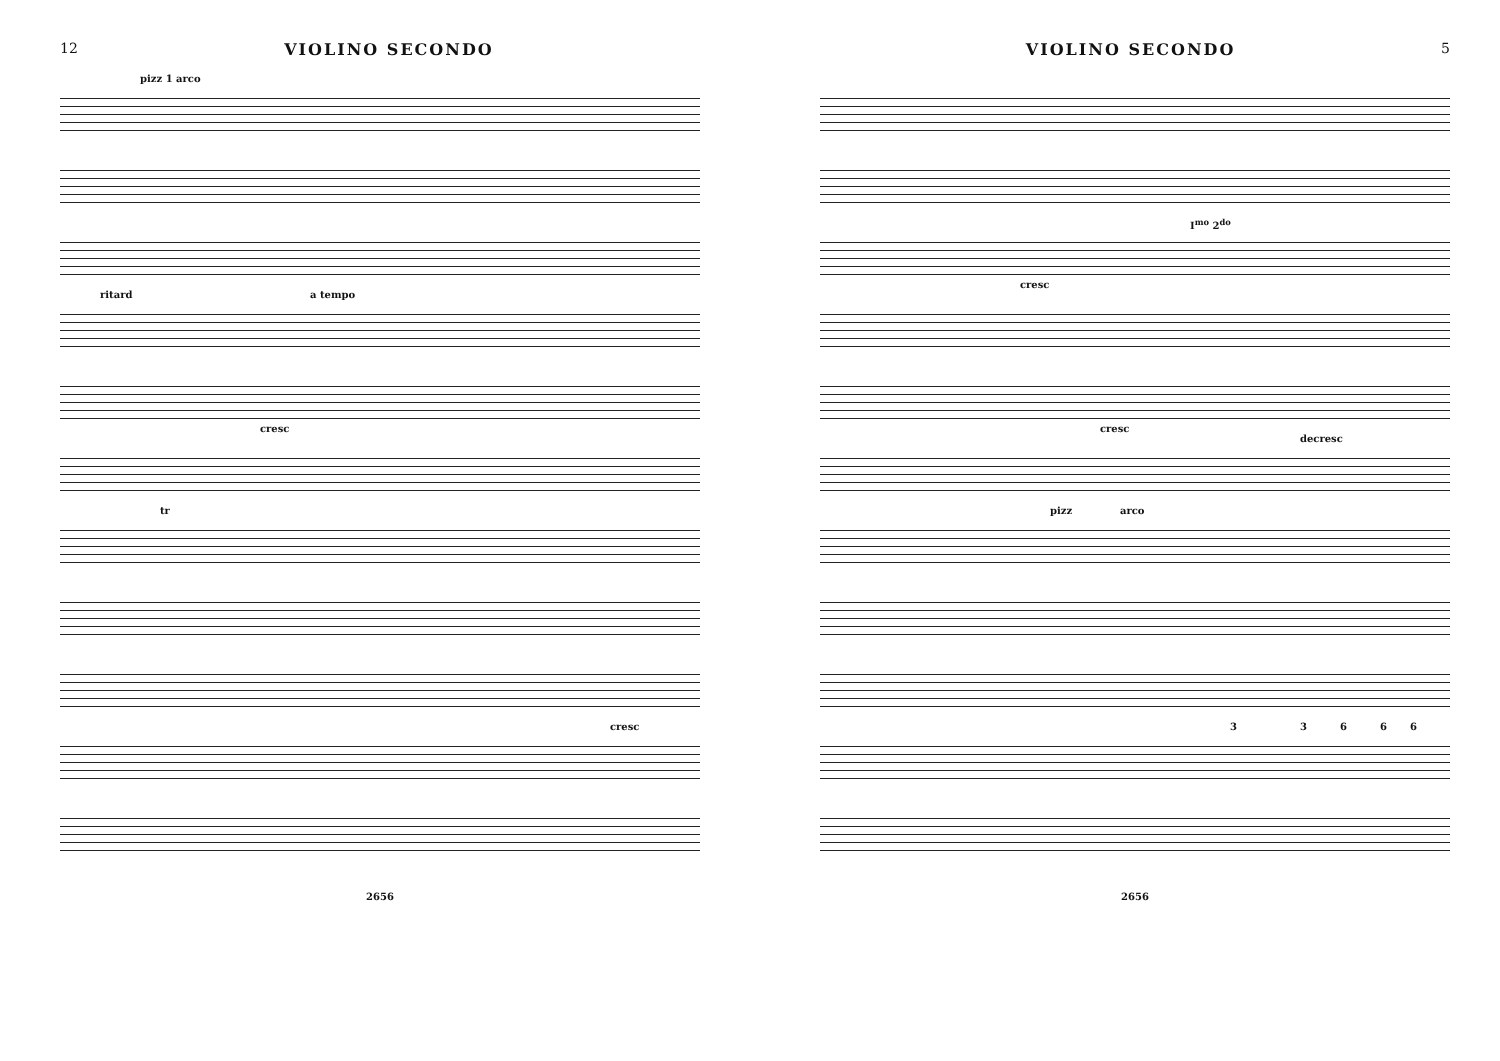12 VIOLINO SECONDO
pizz 1 arco
ritard a tempo
cresc
tr
cresc
2656
VIOLINO SECONDO 5
cresc
I<sup>mo</sup> 2<sup>do</sup>
cresc
decresc
pizz arco
3 3 6 6 6
2656